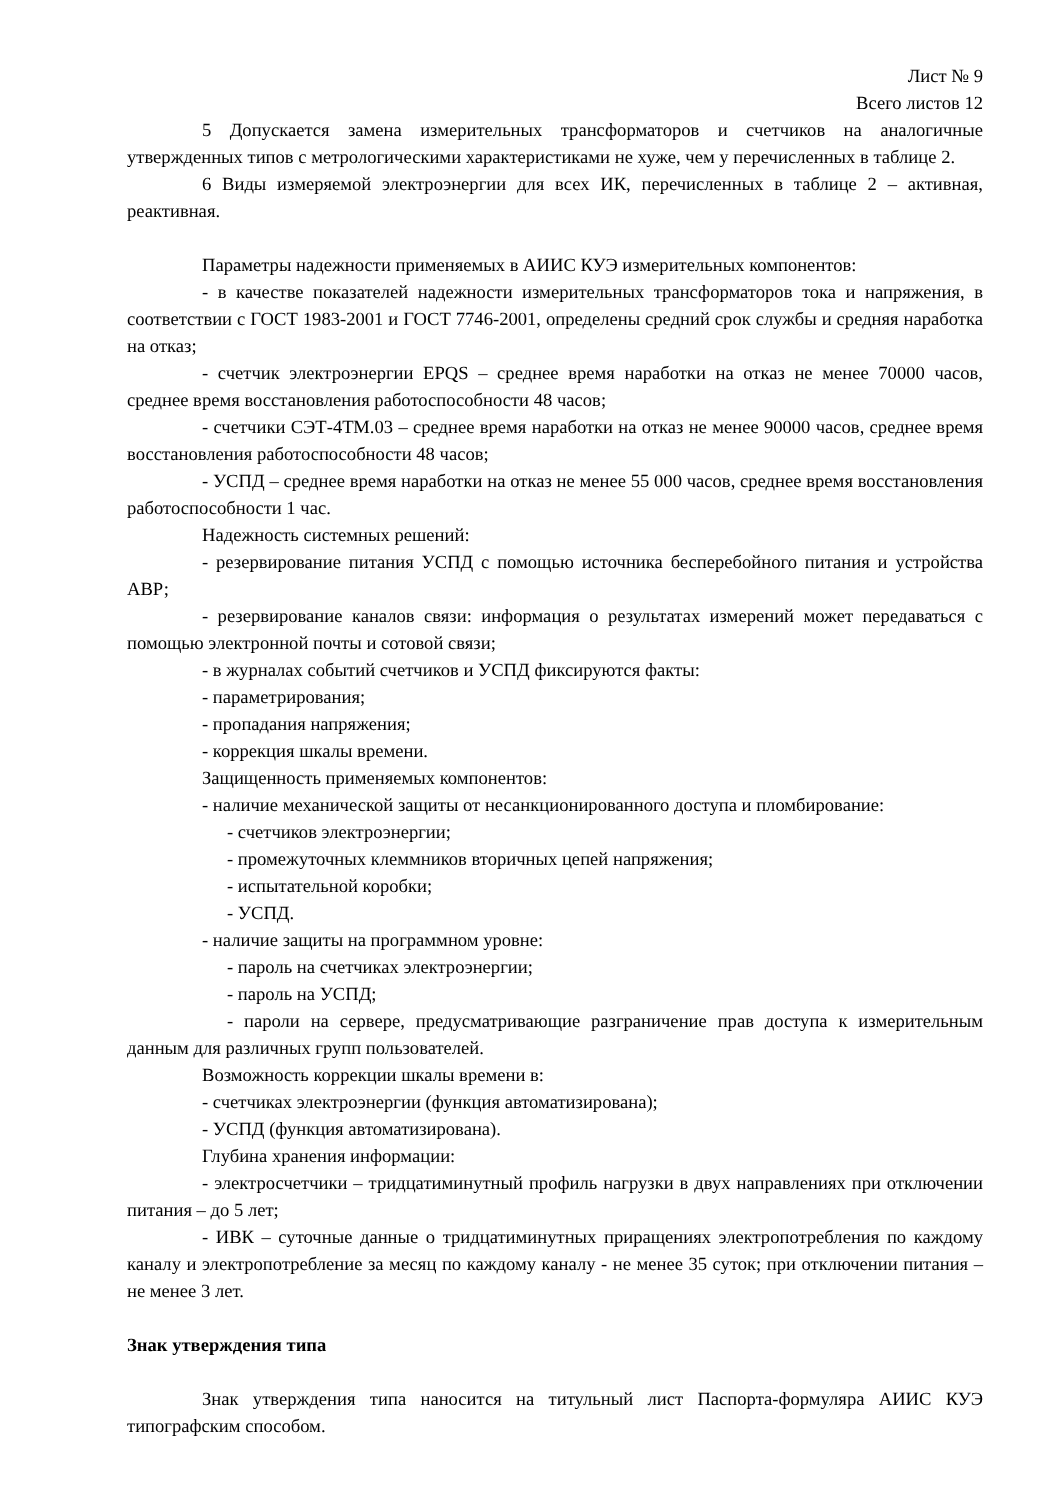Лист № 9
Всего листов 12
5 Допускается замена измерительных трансформаторов и счетчиков на аналогичные утвержденных типов с метрологическими характеристиками не хуже, чем у перечисленных в таблице 2.
6 Виды измеряемой электроэнергии для всех ИК, перечисленных в таблице 2 – активная, реактивная.
Параметры надежности применяемых в АИИС КУЭ измерительных компонентов:
- в качестве показателей надежности измерительных трансформаторов тока и напряжения, в соответствии с ГОСТ 1983-2001 и ГОСТ 7746-2001, определены средний срок службы и средняя наработка на отказ;
- счетчик электроэнергии EPQS – среднее время наработки на отказ не менее 70000 часов, среднее время восстановления работоспособности 48 часов;
- счетчики СЭТ-4ТМ.03 – среднее время наработки на отказ не менее 90000 часов, среднее время восстановления работоспособности 48 часов;
- УСПД – среднее время наработки на отказ не менее 55 000 часов, среднее время восстановления работоспособности 1 час.
Надежность системных решений:
- резервирование питания УСПД с помощью источника бесперебойного питания и устройства АВР;
- резервирование каналов связи: информация о результатах измерений может передаваться с помощью электронной почты и сотовой связи;
- в журналах событий счетчиков и УСПД фиксируются факты:
- параметрирования;
- пропадания напряжения;
- коррекция шкалы времени.
Защищенность применяемых компонентов:
- наличие механической защиты от несанкционированного доступа и пломбирование:
- счетчиков электроэнергии;
- промежуточных клеммников вторичных цепей напряжения;
- испытательной коробки;
- УСПД.
- наличие защиты на программном уровне:
- пароль на счетчиках электроэнергии;
- пароль на УСПД;
- пароли на сервере, предусматривающие разграничение прав доступа к измерительным данным для различных групп пользователей.
Возможность коррекции шкалы времени в:
- счетчиках электроэнергии (функция автоматизирована);
- УСПД (функция автоматизирована).
Глубина хранения информации:
- электросчетчики – тридцатиминутный профиль нагрузки в двух направлениях при отключении питания – до 5 лет;
- ИВК – суточные данные о тридцатиминутных приращениях электропотребления по каждому каналу и электропотребление за месяц по каждому каналу - не менее 35 суток; при отключении питания – не менее 3 лет.
Знак утверждения типа
Знак утверждения типа наносится на титульный лист Паспорта-формуляра АИИС КУЭ типографским способом.